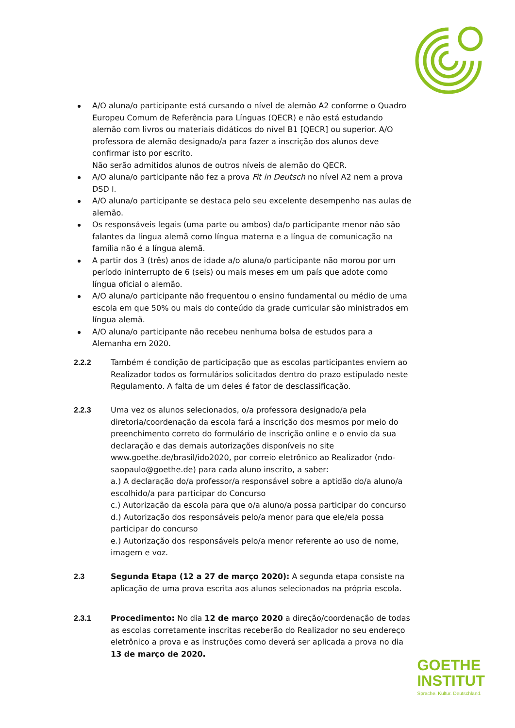A/O aluna/o participante está cursando o nível de alemão A2 conforme o Quadro Europeu Comum de Referência para Línguas (QECR) e não está estudando alemão com livros ou materiais didáticos do nível B1 [QECR] ou superior. A/O professora de alemão designado/a para fazer a inscrição dos alunos deve confirmar isto por escrito.
Não serão admitidos alunos de outros níveis de alemão do QECR.
A/O aluna/o participante não fez a prova Fit in Deutsch no nível A2 nem a prova DSD I.
A/O aluna/o participante se destaca pelo seu excelente desempenho nas aulas de alemão.
Os responsáveis legais (uma parte ou ambos) da/o participante menor não são falantes da língua alemã como língua materna e a língua de comunicação na família não é a língua alemã.
A partir dos 3 (três) anos de idade a/o aluna/o participante não morou por um período ininterrupto de 6 (seis) ou mais meses em um país que adote como língua oficial o alemão.
A/O aluna/o participante não frequentou o ensino fundamental ou médio de uma escola em que 50% ou mais do conteúdo da grade curricular são ministrados em língua alemã.
A/O aluna/o participante não recebeu nenhuma bolsa de estudos para a Alemanha em 2020.
2.2.2 Também é condição de participação que as escolas participantes enviem ao Realizador todos os formulários solicitados dentro do prazo estipulado neste Regulamento. A falta de um deles é fator de desclassificação.
2.2.3 Uma vez os alunos selecionados, o/a professora designado/a pela diretoria/coordenação da escola fará a inscrição dos mesmos por meio do preenchimento correto do formulário de inscrição online e o envio da sua declaração e das demais autorizações disponíveis no site www.goethe.de/brasil/ido2020, por correio eletrônico ao Realizador (ndo-saopaulo@goethe.de) para cada aluno inscrito, a saber:
a.) A declaração do/a professor/a responsável sobre a aptidão do/a aluno/a escolhido/a para participar do Concurso
c.) Autorização da escola para que o/a aluno/a possa participar do concurso
d.) Autorização dos responsáveis pelo/a menor para que ele/ela possa participar do concurso
e.) Autorização dos responsáveis pelo/a menor referente ao uso de nome, imagem e voz.
2.3 Segunda Etapa (12 a 27 de março 2020): A segunda etapa consiste na aplicação de uma prova escrita aos alunos selecionados na própria escola.
2.3.1 Procedimento: No dia 12 de março 2020 a direção/coordenação de todas as escolas corretamente inscritas receberão do Realizador no seu endereço eletrônico a prova e as instruções como deverá ser aplicada a prova no dia 13 de março de 2020.
GOETHE
INSTITUT
Sprache. Kultur. Deutschland.